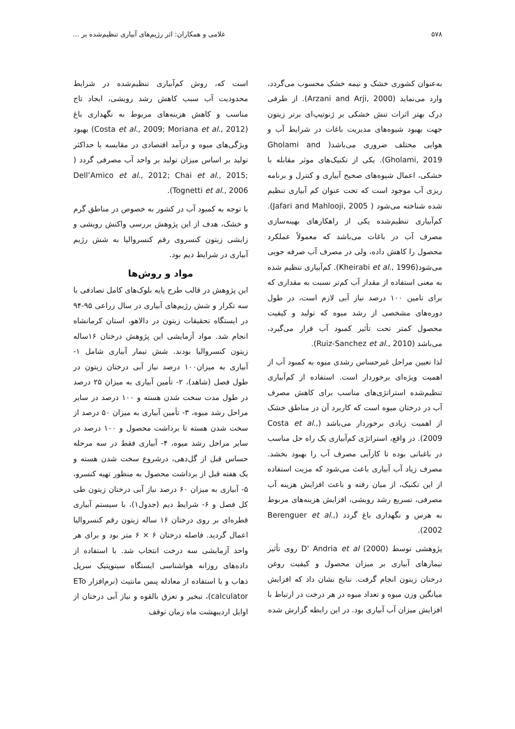۵۷۸ غلامی و همکاران: اثر رژیم‌های آبیاری تنظیم‌شده بر ...
به‌عنوان کشوری خشک و نیمه خشک محسوب می‌گردد، وارد می‌نماید (Arzani and Arji, 2000). از طرفی درک بهتر اثرات تنش خشکی بر ژنوتیپ‌ای برتر زیتون جهت بهبود شیوه‌های مدیریت باغات در شرایط آب و هوایی مختلف ضروری می‌باشد( Gholami and Gholami, 2019). یکی از تکنیک‌های موثر مقابله با خشکی، اعمال شیوه‌های صحیح آبیاری و کنترل و برنامه ریزی آب موجود است که تحت عنوان کم آبیاری تنظیم شده شناخته می‌شود ( Jafari and Mahlooji, 2005). کم‌آبیاری تنظیم‌شده یکی از راهکارهای بهینه‌سازی مصرف آب در باغات می‌باشد که معمولاً عملکرد محصول را کاهش داده، ولی در مصرف آب صرفه جویی می‌شود(Kheirabi et al., 1996). کم‌آبیاری تنظیم شده به معنی استفاده از مقدار آب کم‌تر نسبت به مقداری که برای تامین ۱۰۰ درصد نیاز آبی لازم است، در طول دوره‌های مشخصی از رشد میوه که تولید و کیفیت محصول کمتر تحت تأثیر کمبود آب قرار می‌گیرد، می‌باشد (Ruiz-Sanchez et al., 2010).
لذا تعیین مراحل غیرحساس رشدی میوه به کمبود آب از اهمیت ویژه‌ای برخوردار است. استفاده از کم‌آبیاری تنظیم‌شده استراتژی‌های مناسب برای کاهش مصرف آب در درختان میوه است که کاربرد آن در مناطق خشک از اهمیت زیادی برخوردار می‌باشد (Costa et al., 2009). در واقع، استراتژی کم‌آبیاری یک راه حل مناسب در باغبانی بوده تا کارآیی مصرف آب را بهبود بخشد. مصرف زیاد آب آبیاری باعث می‌شود که مزیت استفاده از این تکنیک، از میان رفته و باعث افزایش هزینه آب مصرفی، تسریع رشد رویشی، افزایش هزینه‌های مربوط به هرس و نگهداری باغ گردد (Berenguer et al., 2002).
پژوهشی توسط D' Andria et al (2000) روی تأثیر تیمارهای آبیاری بر میزان محصول و کیفیت روغن درختان زیتون انجام گرفت. نتایج نشان داد که افزایش میانگین وزن میوه و تعداد میوه در هر درخت در ارتباط با افزایش میزان آب آبیاری بود. در این رابطه گزارش شده
است که، روش کم‌آبیاری تنظیم‌شده در شرایط محدودیت آب سبب کاهش رشد رویشی، ایجاد تاج مناسب و کاهش هزینه‌های مربوط به نگهداری باغ (Costa et al., 2009; Moriana et al., 2012) بهبود ویژگی‌های میوه و درآمد اقتصادی در مقایسه با حداکثر تولید بر اساس میزان تولید بر واحد آب مصرفی گردد ( Dell’Amico et al., 2012; Chai et al., 2015; Tognetti et al., 2006).
با توجه به کمبود آب در کشور به خصوص در مناطق گرم و خشک، هدف از این پژوهش بررسی واکنش رویشی و زایشی زیتون کنسروی رقم کنسروالیا به شش رژیم آبیاری در شرایط دیم بود.
مواد و روش‌ها
این پژوهش در قالب طرح پایه بلوک‌های کامل تصادفی با سه تکرار و شش رژیم‌های آبیاری در سال زراعی ۹۵-۹۴ در ایستگاه تحقیقات زیتون در دالاهو، استان کرمانشاه انجام شد. مواد آزمایشی این پژوهش درختان ۱۶ساله زیتون کنسروالیا بودند. شش تیمار آبیاری شامل ۱- آبیاری به میزان۱۰۰ درصد نیاز آبی درختان زیتون در طول فصل (شاهد)، ۲- تأمین آبیاری به میزان ۲۵ درصد در طول مدت سخت شدن هسته و ۱۰۰ درصد در سایر مراحل رشد میوه، ۳- تأمین آبیاری به میزان ۵۰ درصد از سخت شدن هسته تا برداشت محصول و ۱۰۰ درصد در سایر مراحل رشد میوه، ۴- آبیاری فقط در سه مرحله حساس قبل از گل‌دهی، درشروع سخت شدن هسته و یک هفته قبل از برداشت محصول به منظور تهیه کنسرو، ۵- آبیاری به میزان ۶۰ درصد نیاز آبی درختان زیتون طی کل فصل و ۶- شرایط دیم (جدول۱)، با سیستم آبیاری قطره‌ای بر روی درختان ۱۶ ساله زیتون رقم کنسروالیا اعمال گردید. فاصله درختان ۶ × ۶ متر بود و برای هر واحد آزمایشی سه درخت انتخاب شد. با استفاده از داده‌های روزانه هواشناسی ایستگاه سینوپتیک سرپل ذهاب و با استفاده از معادله پنمن مانتیث (نرم‌افزار ETo calculator)، تبخیر و تعرق بالقوه و نیاز آبی درختان از اوایل اردیبهشت ماه زمان توقف